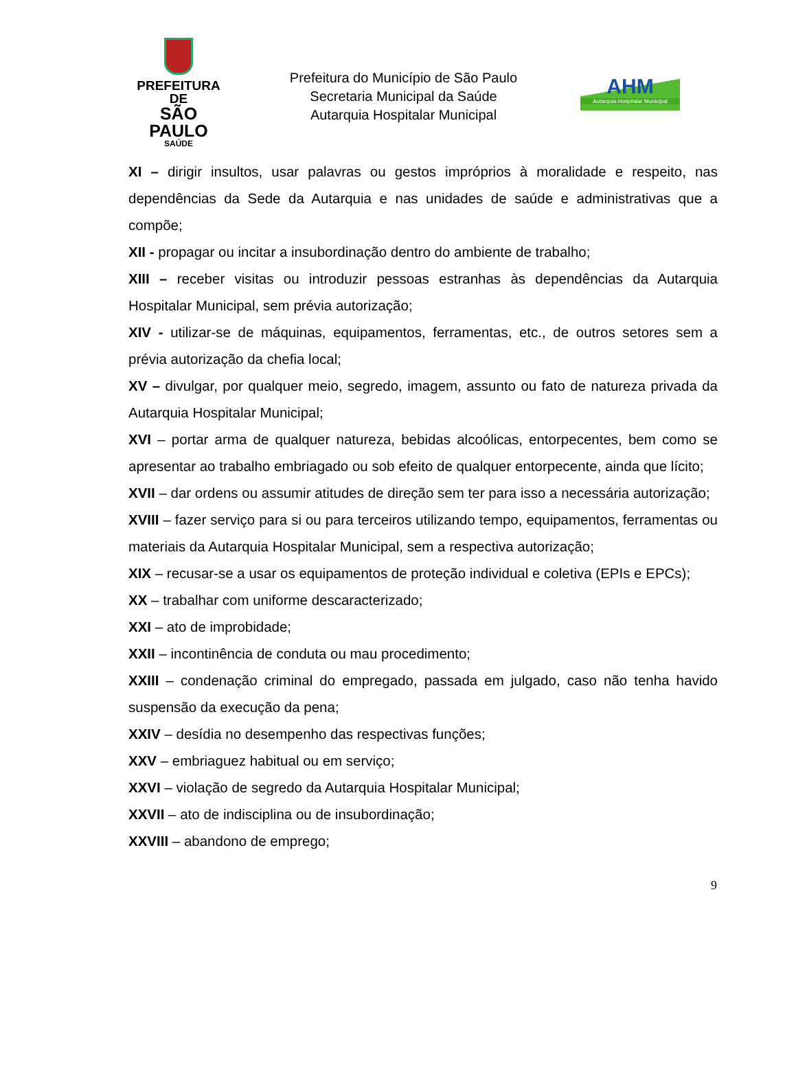PREFEITURA DE
SÃO PAULO
SAÚDE
Prefeitura do Município de São Paulo
Secretaria Municipal da Saúde
Autarquia Hospitalar Municipal
AHM
Autarquia Hospitalar Municipal
XI – dirigir insultos, usar palavras ou gestos impróprios à moralidade e respeito, nas dependências da Sede da Autarquia e nas unidades de saúde e administrativas que a compõe;
XII - propagar ou incitar a insubordinação dentro do ambiente de trabalho;
XIII – receber visitas ou introduzir pessoas estranhas às dependências da Autarquia Hospitalar Municipal, sem prévia autorização;
XIV - utilizar-se de máquinas, equipamentos, ferramentas, etc., de outros setores sem a prévia autorização da chefia local;
XV – divulgar, por qualquer meio, segredo, imagem, assunto ou fato de natureza privada da Autarquia Hospitalar Municipal;
XVI – portar arma de qualquer natureza, bebidas alcoólicas, entorpecentes, bem como se apresentar ao trabalho embriagado ou sob efeito de qualquer entorpecente, ainda que lícito;
XVII – dar ordens ou assumir atitudes de direção sem ter para isso a necessária autorização;
XVIII – fazer serviço para si ou para terceiros utilizando tempo, equipamentos, ferramentas ou materiais da Autarquia Hospitalar Municipal, sem a respectiva autorização;
XIX – recusar-se a usar os equipamentos de proteção individual e coletiva (EPIs e EPCs);
XX – trabalhar com uniforme descaracterizado;
XXI – ato de improbidade;
XXII – incontinência de conduta ou mau procedimento;
XXIII – condenação criminal do empregado, passada em julgado, caso não tenha havido suspensão da execução da pena;
XXIV – desídia no desempenho das respectivas funções;
XXV – embriaguez habitual ou em serviço;
XXVI – violação de segredo da Autarquia Hospitalar Municipal;
XXVII – ato de indisciplina ou de insubordinação;
XXVIII – abandono de emprego;
9